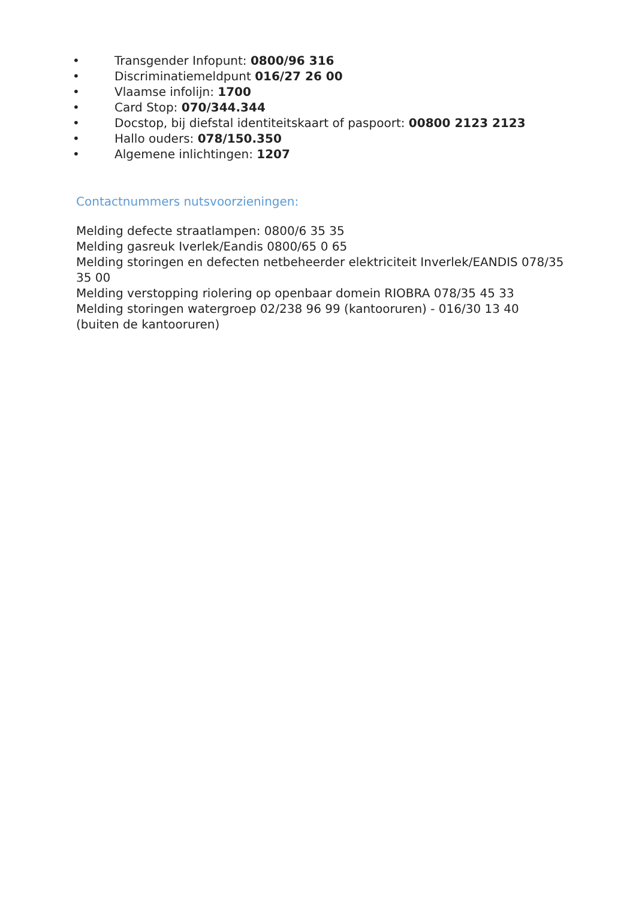• Transgender Infopunt: 0800/96 316
• Discriminatiemeldpunt 016/27 26 00
• Vlaamse infolijn: 1700
• Card Stop: 070/344.344
• Docstop, bij diefstal identiteitskaart of paspoort: 00800 2123 2123
• Hallo ouders: 078/150.350
• Algemene inlichtingen: 1207
Contactnummers nutsvoorzieningen:
Melding defecte straatlampen: 0800/6 35 35
Melding gasreuk Iverlek/Eandis 0800/65 0 65
Melding storingen en defecten netbeheerder elektriciteit Inverlek/EANDIS 078/35 35 00
Melding verstopping riolering op openbaar domein RIOBRA 078/35 45 33
Melding storingen watergroep 02/238 96 99 (kantooruren) - 016/30 13 40 (buiten de kantooruren)